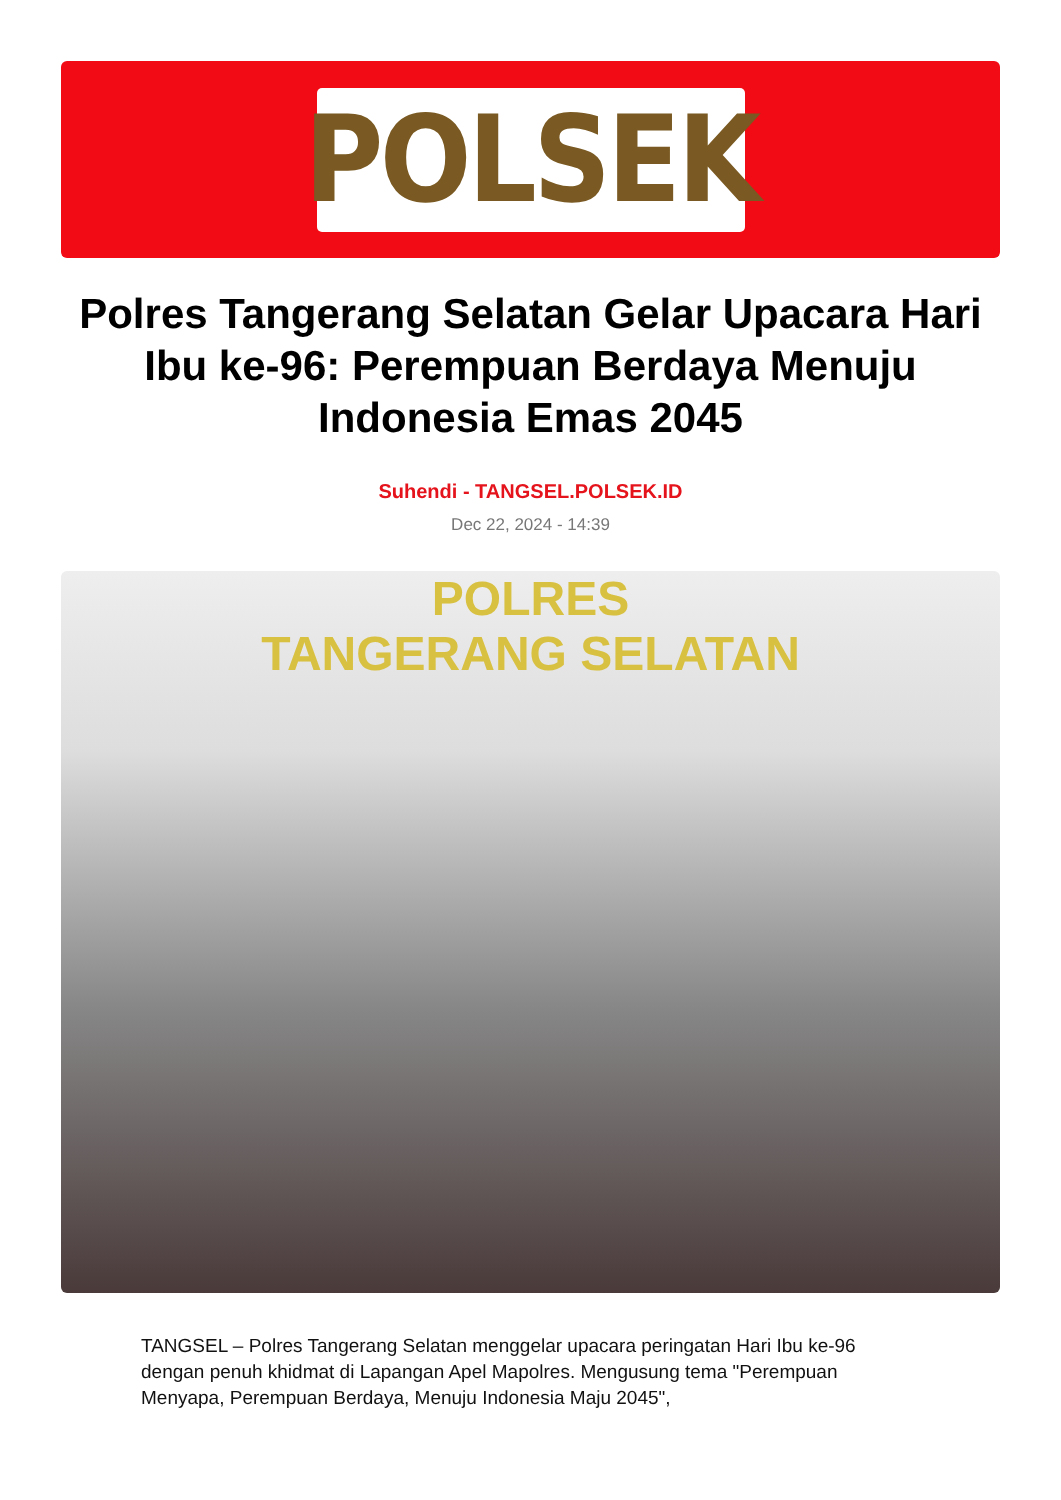POLSEK
Polres Tangerang Selatan Gelar Upacara Hari Ibu ke-96: Perempuan Berdaya Menuju Indonesia Emas 2045
Suhendi - TANGSEL.POLSEK.ID
Dec 22, 2024 - 14:39
POLRES
TANGERANG SELATAN
TANGSEL – Polres Tangerang Selatan menggelar upacara peringatan Hari Ibu ke-96 dengan penuh khidmat di Lapangan Apel Mapolres. Mengusung tema "Perempuan Menyapa, Perempuan Berdaya, Menuju Indonesia Maju 2045",